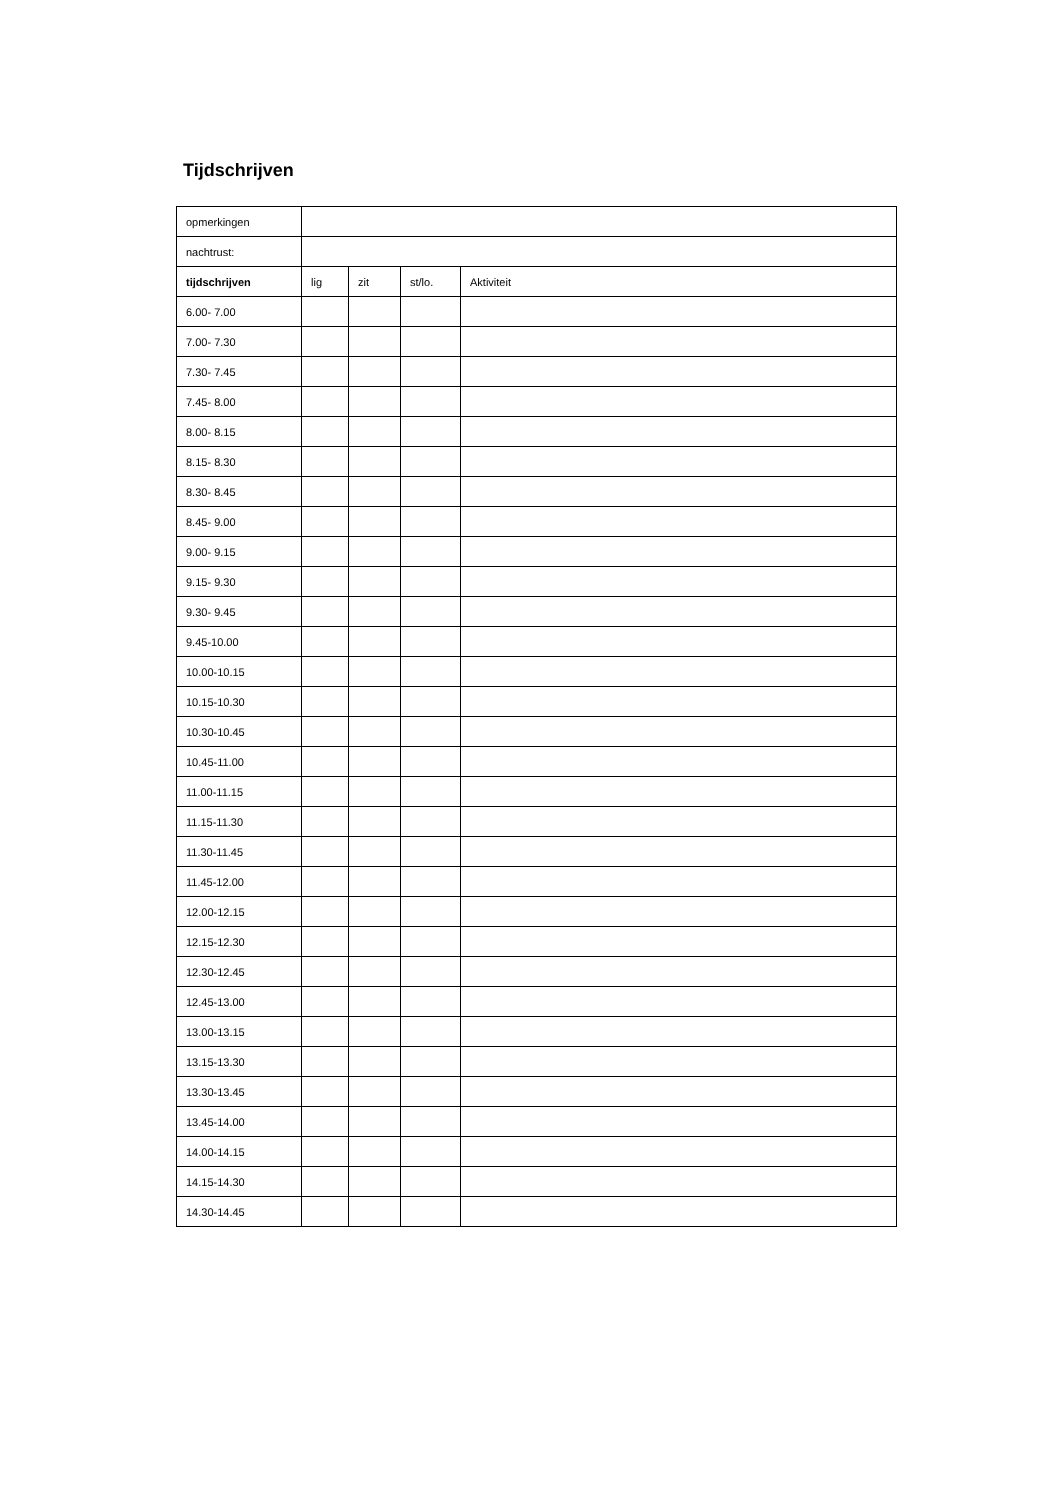Tijdschrijven
| opmerkingen | | | | |
| nachtrust: | | | | |
| tijdschrijven | lig | zit | st/lo. | Aktiviteit |
| 6.00- 7.00 | | | | |
| 7.00- 7.30 | | | | |
| 7.30- 7.45 | | | | |
| 7.45- 8.00 | | | | |
| 8.00- 8.15 | | | | |
| 8.15- 8.30 | | | | |
| 8.30- 8.45 | | | | |
| 8.45- 9.00 | | | | |
| 9.00- 9.15 | | | | |
| 9.15- 9.30 | | | | |
| 9.30- 9.45 | | | | |
| 9.45-10.00 | | | | |
| 10.00-10.15 | | | | |
| 10.15-10.30 | | | | |
| 10.30-10.45 | | | | |
| 10.45-11.00 | | | | |
| 11.00-11.15 | | | | |
| 11.15-11.30 | | | | |
| 11.30-11.45 | | | | |
| 11.45-12.00 | | | | |
| 12.00-12.15 | | | | |
| 12.15-12.30 | | | | |
| 12.30-12.45 | | | | |
| 12.45-13.00 | | | | |
| 13.00-13.15 | | | | |
| 13.15-13.30 | | | | |
| 13.30-13.45 | | | | |
| 13.45-14.00 | | | | |
| 14.00-14.15 | | | | |
| 14.15-14.30 | | | | |
| 14.30-14.45 | | | | |